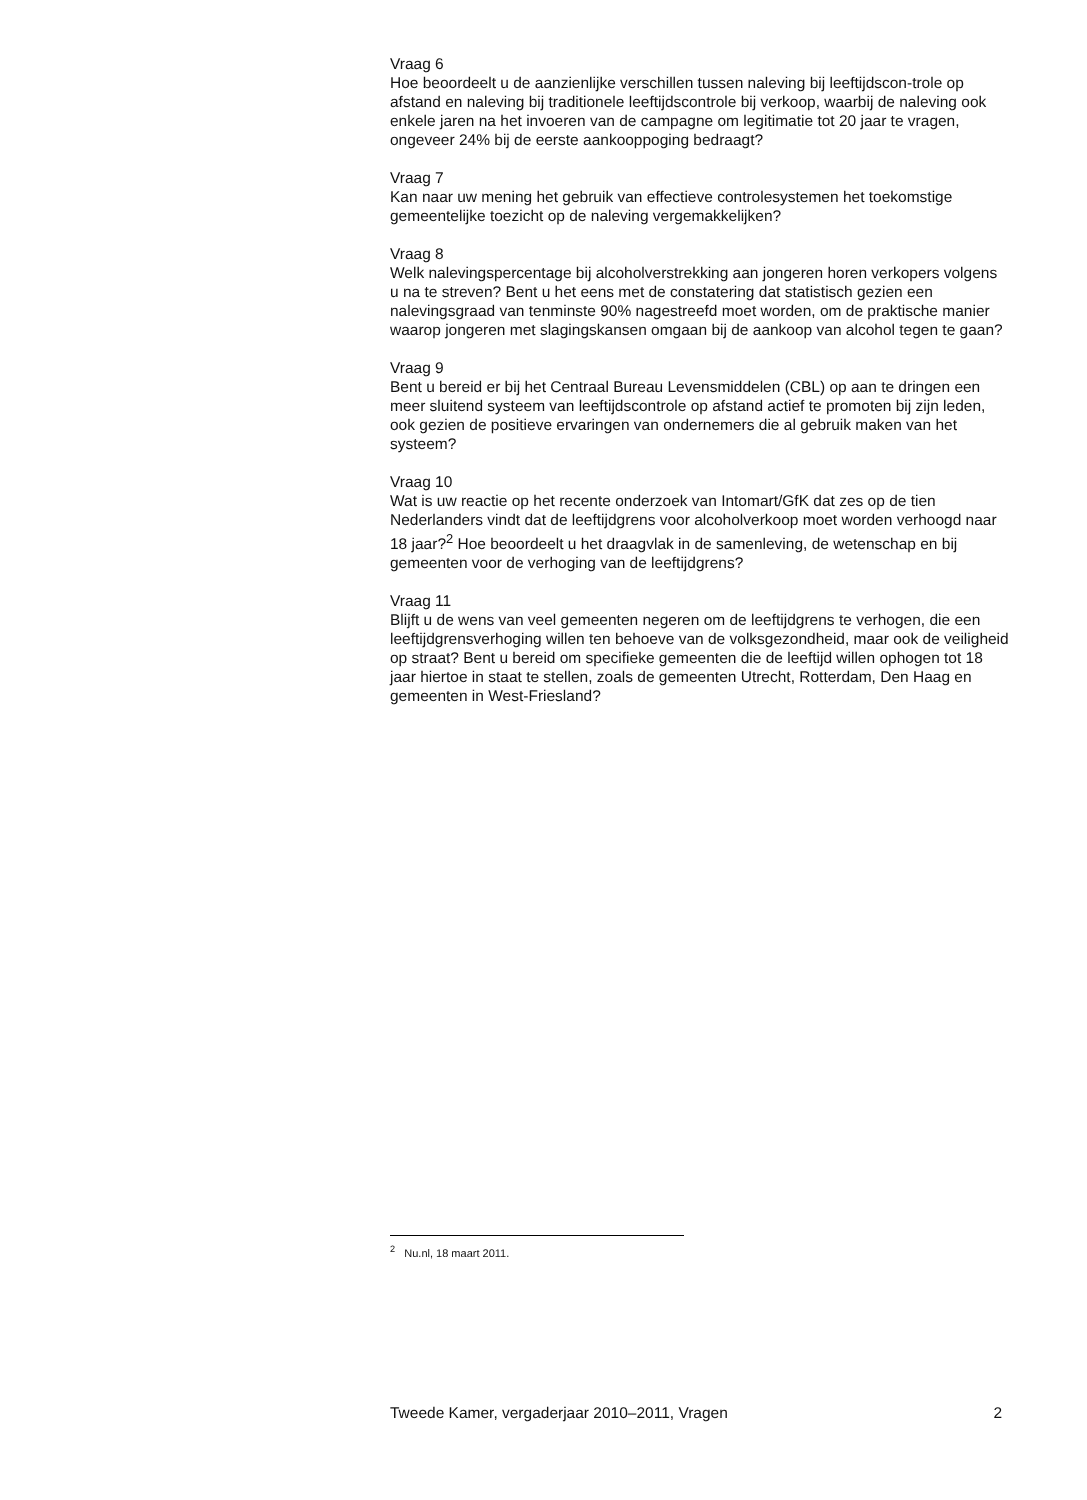Vraag 6
Hoe beoordeelt u de aanzienlijke verschillen tussen naleving bij leeftijdscon-trole op afstand en naleving bij traditionele leeftijdscontrole bij verkoop, waarbij de naleving ook enkele jaren na het invoeren van de campagne om legitimatie tot 20 jaar te vragen, ongeveer 24% bij de eerste aankooppoging bedraagt?
Vraag 7
Kan naar uw mening het gebruik van effectieve controlesystemen het toekomstige gemeentelijke toezicht op de naleving vergemakkelijken?
Vraag 8
Welk nalevingspercentage bij alcoholverstrekking aan jongeren horen verkopers volgens u na te streven? Bent u het eens met de constatering dat statistisch gezien een nalevingsgraad van tenminste 90% nagestreefd moet worden, om de praktische manier waarop jongeren met slagingskansen omgaan bij de aankoop van alcohol tegen te gaan?
Vraag 9
Bent u bereid er bij het Centraal Bureau Levensmiddelen (CBL) op aan te dringen een meer sluitend systeem van leeftijdscontrole op afstand actief te promoten bij zijn leden, ook gezien de positieve ervaringen van ondernemers die al gebruik maken van het systeem?
Vraag 10
Wat is uw reactie op het recente onderzoek van Intomart/GfK dat zes op de tien Nederlanders vindt dat de leeftijdgrens voor alcoholverkoop moet worden verhoogd naar 18 jaar?<sup>2</sup> Hoe beoordeelt u het draagvlak in de samenleving, de wetenschap en bij gemeenten voor de verhoging van de leeftijdgrens?
Vraag 11
Blijft u de wens van veel gemeenten negeren om de leeftijdgrens te verhogen, die een leeftijdgrensverhoging willen ten behoeve van de volksgezondheid, maar ook de veiligheid op straat? Bent u bereid om specifieke gemeenten die de leeftijd willen ophogen tot 18 jaar hiertoe in staat te stellen, zoals de gemeenten Utrecht, Rotterdam, Den Haag en gemeenten in West-Friesland?
<sup>2</sup> Nu.nl, 18 maart 2011.
Tweede Kamer, vergaderjaar 2010–2011, Vragen 2